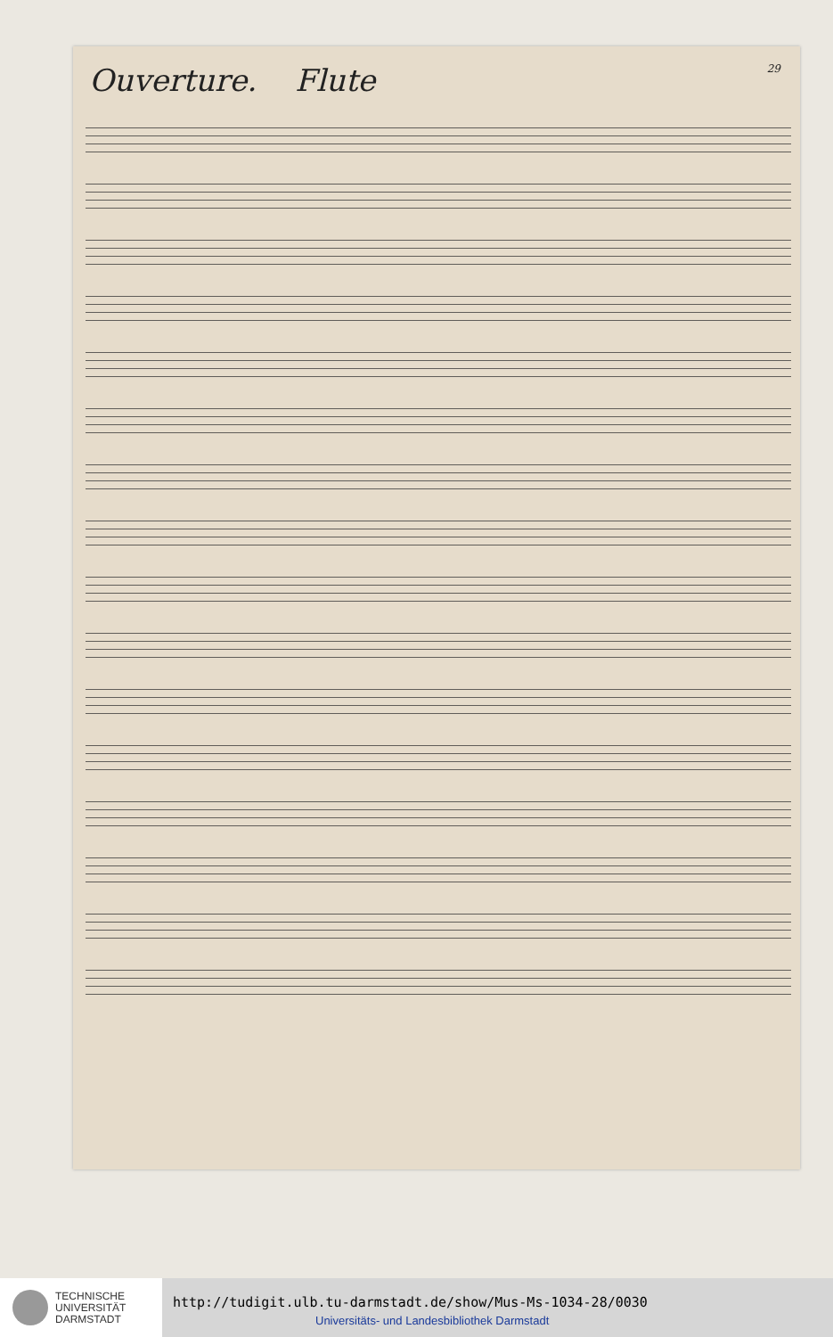Ouverture. Flute 29
TECHNISCHE
UNIVERSITÄT
DARMSTADT
http://tudigit.ulb.tu-darmstadt.de/show/Mus-Ms-1034-28/0030
Universitäts- und Landesbibliothek Darmstadt